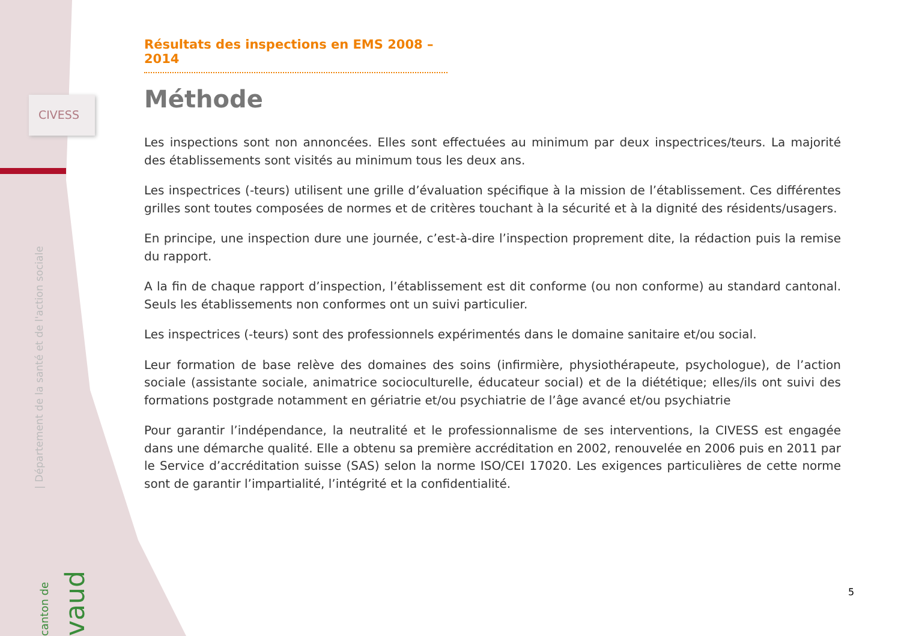CIVESS
| Département de la santé et de l'action sociale
canton de vaud
Résultats des inspections en EMS 2008 – 2014
Méthode
Les inspections sont non annoncées. Elles sont effectuées au minimum par deux inspectrices/teurs. La majorité des établissements sont visités au minimum tous les deux ans.
Les inspectrices (-teurs) utilisent une grille d’évaluation spécifique à la mission de l’établissement. Ces différentes grilles sont toutes composées de normes et de critères touchant à la sécurité et à la dignité des résidents/usagers.
En principe, une inspection dure une journée, c’est-à-dire l’inspection proprement dite, la rédaction puis la remise du rapport.
A la fin de chaque rapport d’inspection, l’établissement est dit conforme (ou non conforme) au standard cantonal. Seuls les établissements non conformes ont un suivi particulier.
Les inspectrices (-teurs) sont des professionnels expérimentés dans le domaine sanitaire et/ou social.
Leur formation de base relève des domaines des soins (infirmière, physiothérapeute, psychologue), de l’action sociale (assistante sociale, animatrice socioculturelle, éducateur social) et de la diététique; elles/ils ont suivi des formations postgrade notamment en gériatrie et/ou psychiatrie de l’âge avancé et/ou psychiatrie
Pour garantir l’indépendance, la neutralité et le professionnalisme de ses interventions, la CIVESS est engagée dans une démarche qualité. Elle a obtenu sa première accréditation en 2002, renouvelée en 2006 puis en 2011 par le Service d’accréditation suisse (SAS) selon la norme ISO/CEI 17020. Les exigences particulières de cette norme sont de garantir l’impartialité, l’intégrité et la confidentialité.
5